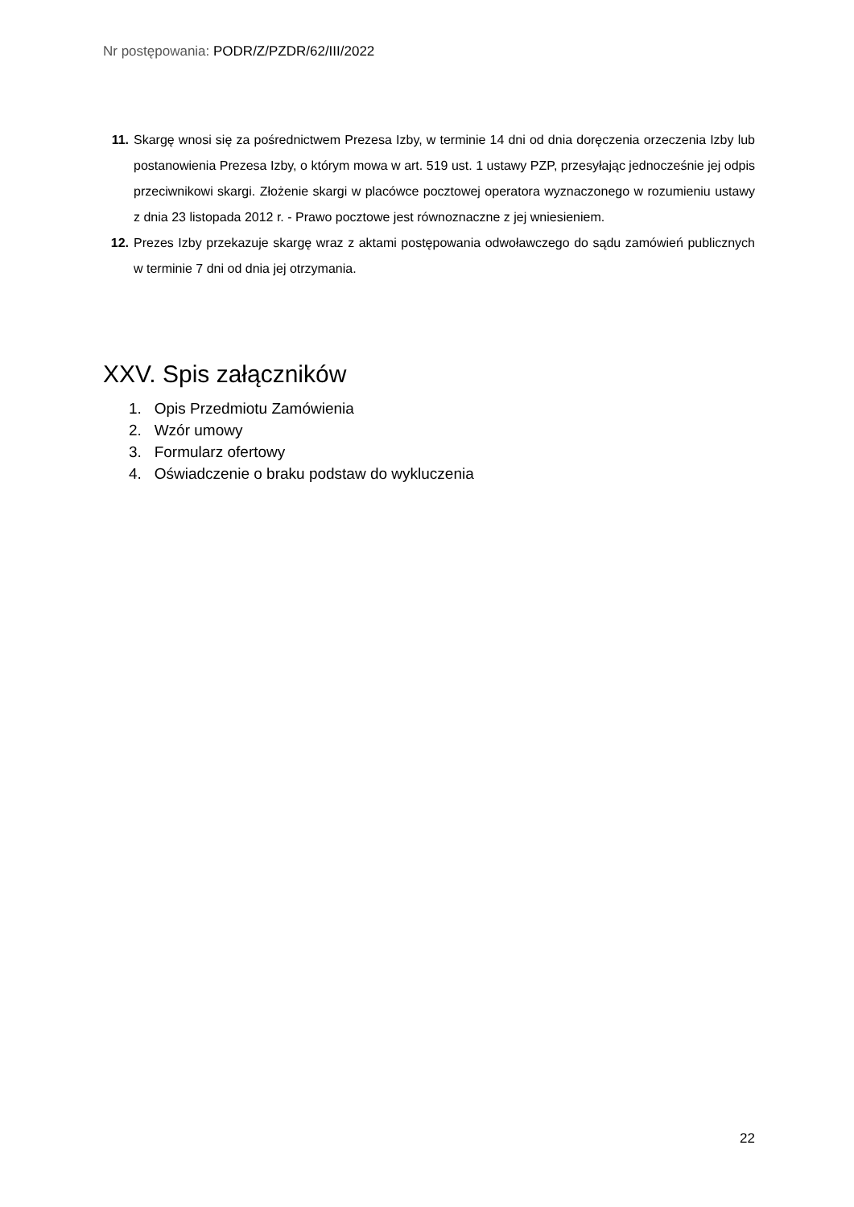Nr postępowania: PODR/Z/PZDR/62/III/2022
11. Skargę wnosi się za pośrednictwem Prezesa Izby, w terminie 14 dni od dnia doręczenia orzeczenia Izby lub postanowienia Prezesa Izby, o którym mowa w art. 519 ust. 1 ustawy PZP, przesyłając jednocześnie jej odpis przeciwnikowi skargi. Złożenie skargi w placówce pocztowej operatora wyznaczonego w rozumieniu ustawy z dnia 23 listopada 2012 r. - Prawo pocztowe jest równoznaczne z jej wniesieniem.
12. Prezes Izby przekazuje skargę wraz z aktami postępowania odwoławczego do sądu zamówień publicznych w terminie 7 dni od dnia jej otrzymania.
XXV. Spis załączników
1. Opis Przedmiotu Zamówienia
2. Wzór umowy
3. Formularz ofertowy
4. Oświadczenie o braku podstaw do wykluczenia
22